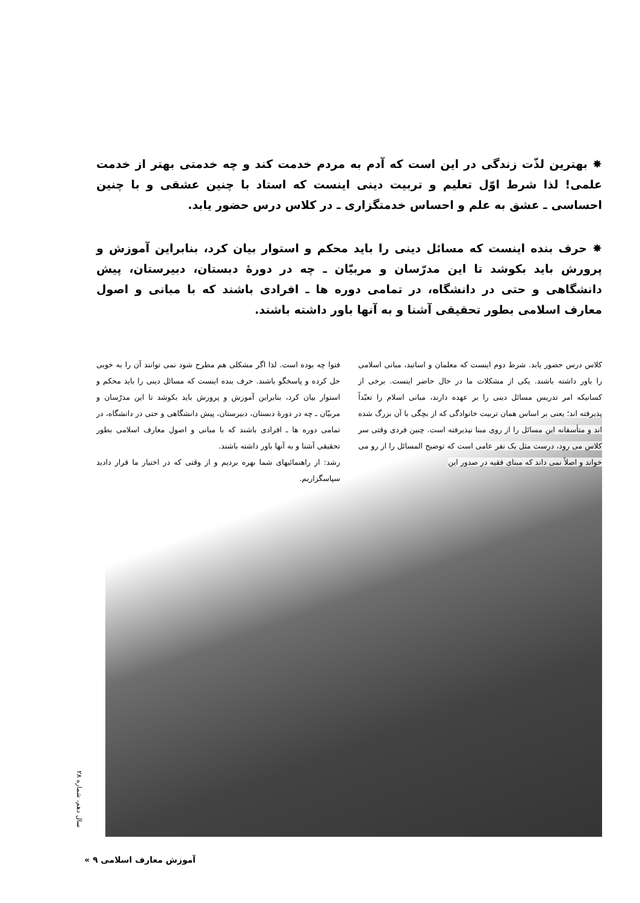✸ بهترین لذّت زندگی در این است که آدم به مردم خدمت کند و چه خدمتی بهتر از خدمت علمی! لذا شرط اوّل تعلیم و تربیت دینی اینست که استاد با چنین عشقی و با چنین احساسی ـ عشق به علم و احساس خدمتگزاری ـ در کلاس درس حضور یابد.
✸ حرف بنده اینست که مسائل دینی را باید محکم و استوار بیان کرد، بنابراین آموزش و پرورش باید بکوشد تا این مدرّسان و مربیّان ـ چه در دورهٔ دبستان، دبیرستان، پیش دانشگاهی و حتی در دانشگاه، در تمامی دوره ها ـ افرادی باشند که با مبانی و اصول معارف اسلامی بطور تحقیقی آشنا و به آنها باور داشته باشند.
کلاس درس حضور یابد. شرط دوم اینست که معلمان و اساتید، مبانی اسلامی را باور داشته باشند. یکی از مشکلات ما در حال حاضر اینست. برخی از کسانیکه امر تدریس مسائل دینی را بر عهده دارند، مبانی اسلام را تعبّداً پذیرفته اند؛ یعنی بر اساس همان تربیت خانوادگی که از بچگی با آن بزرگ شده اند و متأسفانه این مسائل را از روی مبنا نپذیرفته است. چنین فردی وقتی سر کلاس می رود، درست مثل یک نفر عامی است که توضیح المسائل را از رو می خواند و اصلاً نمی داند که مبنای فقیه در صدور این
فتوا چه بوده است. لذا اگر مشکلی هم مطرح شود نمی توانند آن را به خوبی حل کرده و پاسخگو باشند. حرف بنده اینست که مسائل دینی را باید محکم و استوار بیان کرد، بنابراین آموزش و پرورش باید بکوشد تا این مدرّسان و مربیّان ـ چه در دورهٔ دبستان، دبیرستان، پیش دانشگاهی و حتی در دانشگاه، در تمامی دوره ها ـ افرادی باشند که با مبانی و اصول معارف اسلامی بطور تحقیقی آشنا و به آنها باور داشته باشند.
رشد: از راهنمائیهای شما بهره بردیم و از وقتی که در اختیار ما قرار دادید سپاسگزاریم.
سال دهم، شماره ۲۸
« ۹ آموزش معارف اسلامی